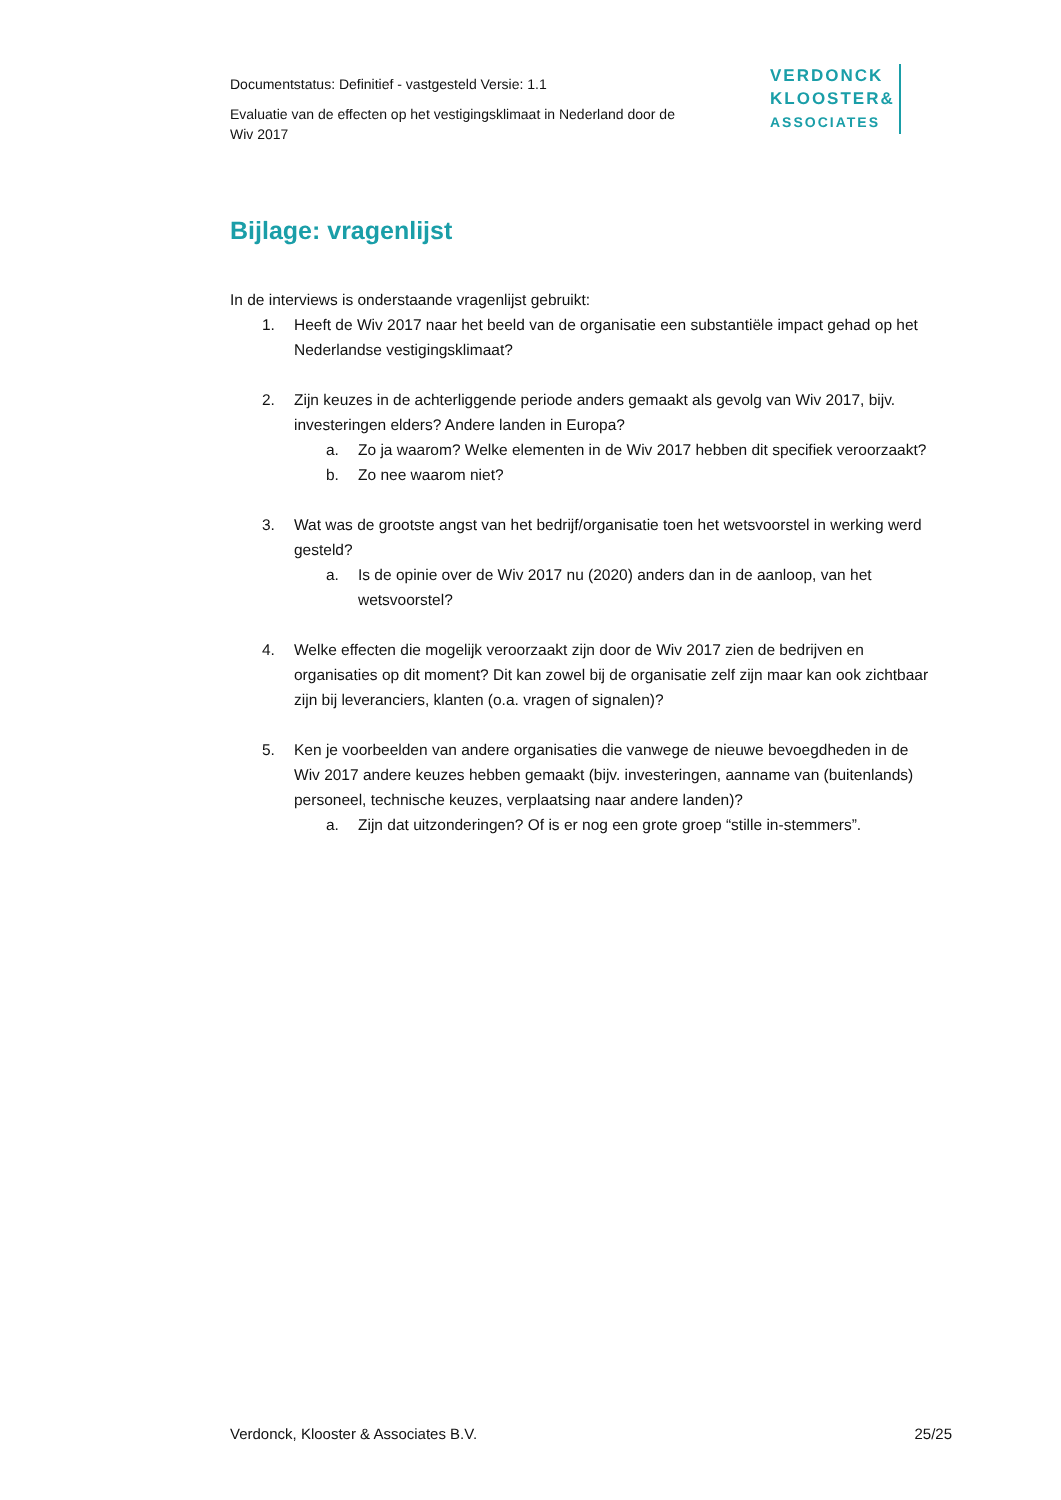Documentstatus: Definitief - vastgesteld Versie: 1.1
Evaluatie van de effecten op het vestigingsklimaat in Nederland door de Wiv 2017
VERDONCK
KLOOSTER&
ASSOCIATES
Bijlage: vragenlijst
In de interviews is onderstaande vragenlijst gebruikt:
1. Heeft de Wiv 2017 naar het beeld van de organisatie een substantiële impact gehad op het Nederlandse vestigingsklimaat?
2. Zijn keuzes in de achterliggende periode anders gemaakt als gevolg van Wiv 2017, bijv. investeringen elders? Andere landen in Europa?
a. Zo ja waarom? Welke elementen in de Wiv 2017 hebben dit specifiek veroorzaakt?
b. Zo nee waarom niet?
3. Wat was de grootste angst van het bedrijf/organisatie toen het wetsvoorstel in werking werd gesteld?
a. Is de opinie over de Wiv 2017 nu (2020) anders dan in de aanloop, van het wetsvoorstel?
4. Welke effecten die mogelijk veroorzaakt zijn door de Wiv 2017 zien de bedrijven en organisaties op dit moment? Dit kan zowel bij de organisatie zelf zijn maar kan ook zichtbaar zijn bij leveranciers, klanten (o.a. vragen of signalen)?
5. Ken je voorbeelden van andere organisaties die vanwege de nieuwe bevoegdheden in de Wiv 2017 andere keuzes hebben gemaakt (bijv. investeringen, aanname van (buitenlands) personeel, technische keuzes, verplaatsing naar andere landen)?
a. Zijn dat uitzonderingen? Of is er nog een grote groep “stille in-stemmers”.
Verdonck, Klooster & Associates B.V. 25/25